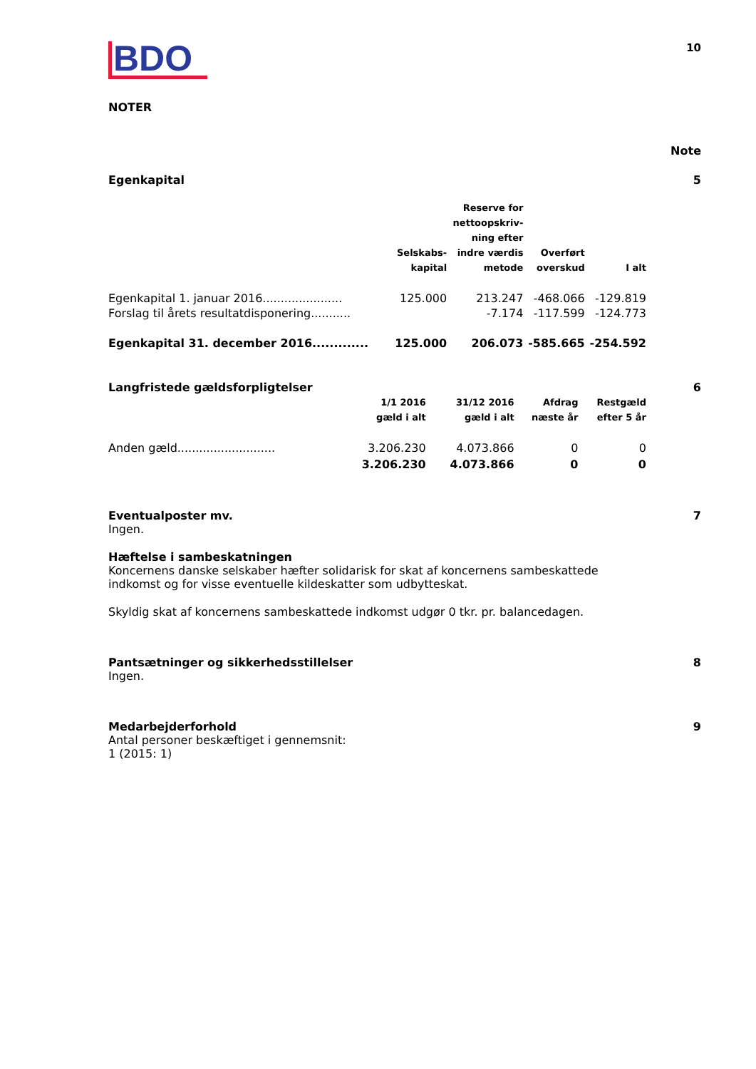BDO
10
NOTER
Note
Egenkapital 5
| | Selskabs- kapital | Reserve for nettoopskriv- ning efter indre værdis metode | Overført overskud | I alt |
| --- | --- | --- | --- | --- |
| Egenkapital 1. januar 2016...................... | 125.000 | 213.247 | -468.066 | -129.819 |
| Forslag til årets resultatdisponering........... | | -7.174 | -117.599 | -124.773 |
| Egenkapital 31. december 2016............. | 125.000 | 206.073 | -585.665 | -254.592 |
Langfristede gældsforpligtelser 6
| | 1/1 2016 gæld i alt | 31/12 2016 gæld i alt | Afdrag næste år | Restgæld efter 5 år |
| --- | --- | --- | --- | --- |
| Anden gæld........................... | 3.206.230 | 4.073.866 | 0 | 0 |
| | 3.206.230 | 4.073.866 | 0 | 0 |
Eventualposter mv. 7
Ingen.
Hæftelse i sambeskatningen
Koncernens danske selskaber hæfter solidarisk for skat af koncernens sambeskattede indkomst og for visse eventuelle kildeskatter som udbytteskat.
Skyldig skat af koncernens sambeskattede indkomst udgør 0 tkr. pr. balancedagen.
Pantsætninger og sikkerhedsstillelser 8
Ingen.
Medarbejderforhold 9
Antal personer beskæftiget i gennemsnit:
1 (2015: 1)